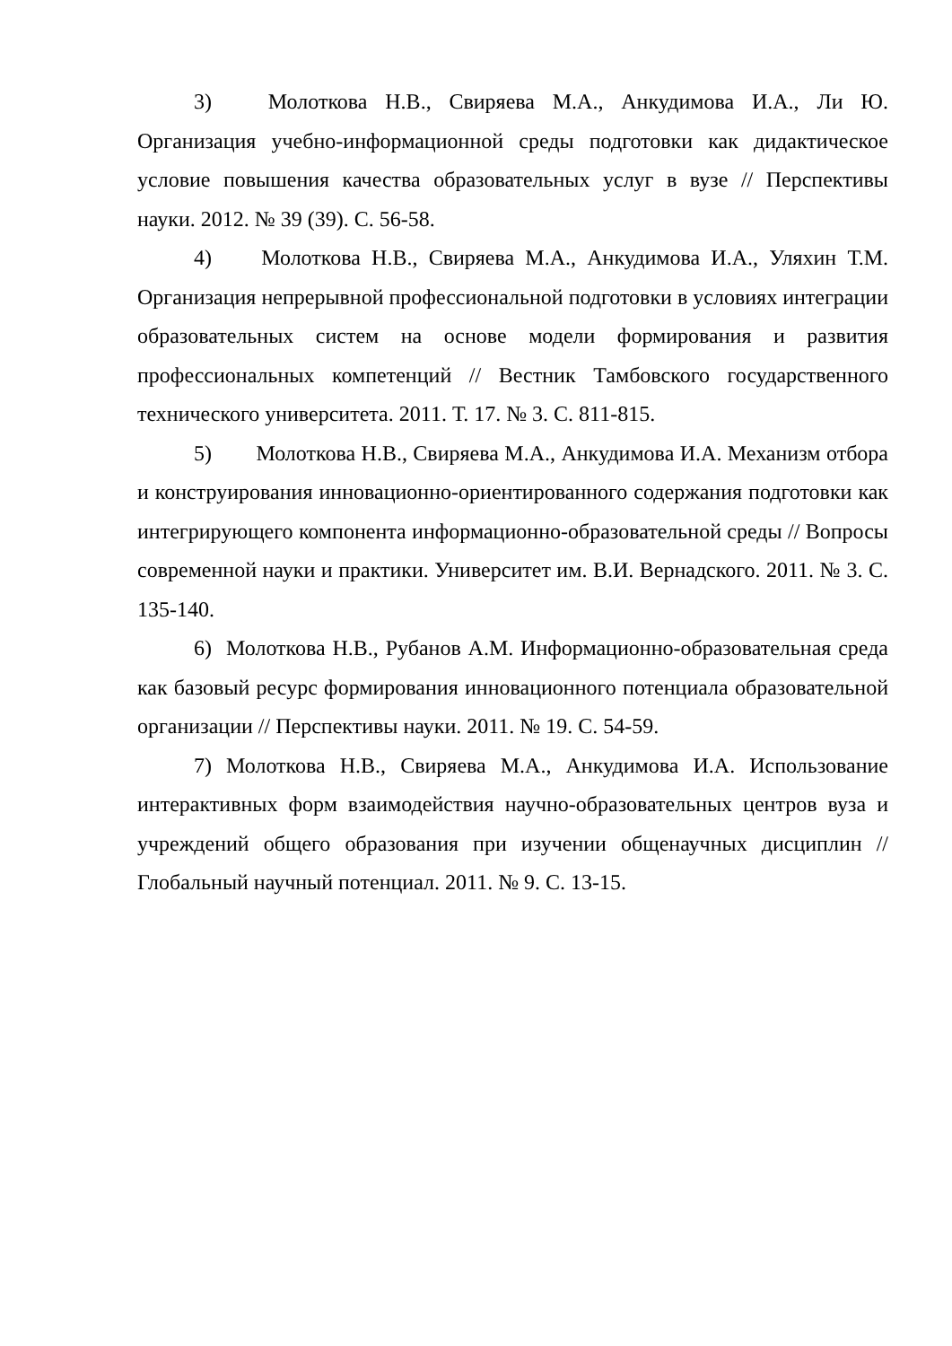3) Молоткова Н.В., Свиряева М.А., Анкудимова И.А., Ли Ю. Организация учебно-информационной среды подготовки как дидактическое условие повышения качества образовательных услуг в вузе // Перспективы науки. 2012. № 39 (39). С. 56-58.
4) Молоткова Н.В., Свиряева М.А., Анкудимова И.А., Уляхин Т.М. Организация непрерывной профессиональной подготовки в условиях интеграции образовательных систем на основе модели формирования и развития профессиональных компетенций // Вестник Тамбовского государственного технического университета. 2011. Т. 17. № 3. С. 811-815.
5) Молоткова Н.В., Свиряева М.А., Анкудимова И.А. Механизм отбора и конструирования инновационно-ориентированного содержания подготовки как интегрирующего компонента информационно-образовательной среды // Вопросы современной науки и практики. Университет им. В.И. Вернадского. 2011. № 3. С. 135-140.
6) Молоткова Н.В., Рубанов А.М. Информационно-образовательная среда как базовый ресурс формирования инновационного потенциала образовательной организации // Перспективы науки. 2011. № 19. С. 54-59.
7) Молоткова Н.В., Свиряева М.А., Анкудимова И.А. Использование интерактивных форм взаимодействия научно-образовательных центров вуза и учреждений общего образования при изучении общенаучных дисциплин // Глобальный научный потенциал. 2011. № 9. С. 13-15.